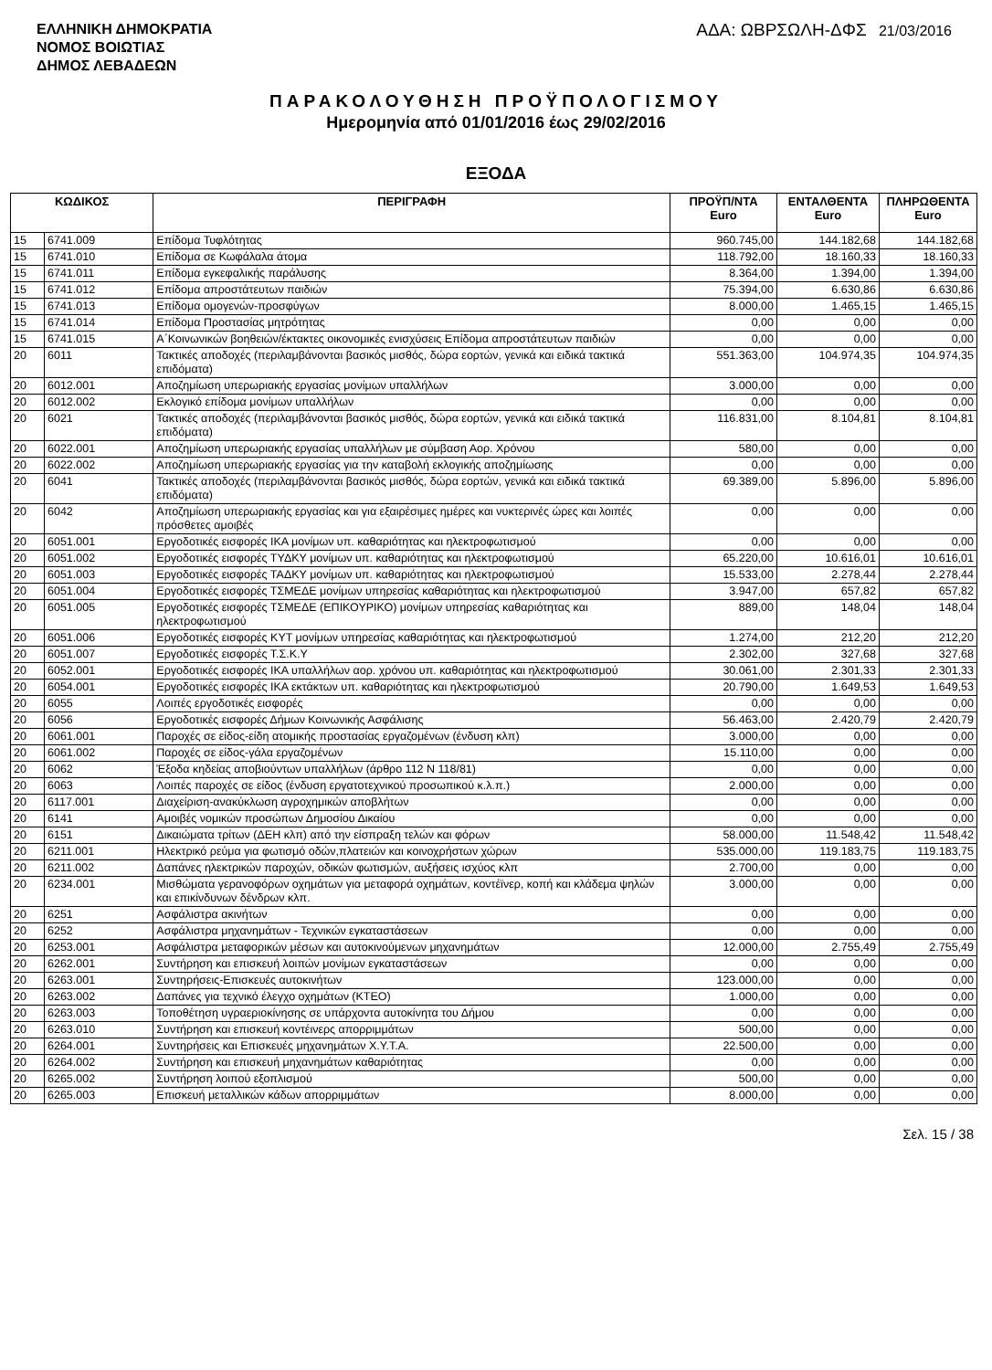ΕΛΛΗΝΙΚΗ ΔΗΜΟΚΡΑΤΙΑ
ΝΟΜΟΣ ΒΟΙΩΤΙΑΣ
ΔΗΜΟΣ ΛΕΒΑΔΕΩΝ
ΑΔΑ: ΩΒΡΣΩΛΗ-ΔΦΣ 21/03/2016
ΠΑΡΑΚΟΛΟΥΘΗΣΗ ΠΡΟΫΠΟΛΟΓΙΣΜΟΥ
Ημερομηνία από 01/01/2016 έως 29/02/2016
ΕΞΟΔΑ
| ΚΩΔΙΚΟΣ | | ΠΕΡΙΓΡΑΦΗ | ΠΡΟΫΠ/ΝΤΑ Euro | ΕΝΤΑΛΘΕΝΤΑ Euro | ΠΛΗΡΩΘΕΝΤΑ Euro |
| --- | --- | --- | --- | --- | --- |
| 15 | 6741.009 | Επίδομα Τυφλότητας | 960.745,00 | 144.182,68 | 144.182,68 |
| 15 | 6741.010 | Επίδομα σε Κωφάλαλα άτομα | 118.792,00 | 18.160,33 | 18.160,33 |
| 15 | 6741.011 | Επίδομα εγκεφαλικής παράλυσης | 8.364,00 | 1.394,00 | 1.394,00 |
| 15 | 6741.012 | Επίδομα απροστάτευτων παιδιών | 75.394,00 | 6.630,86 | 6.630,86 |
| 15 | 6741.013 | Επίδομα ομογενών-προσφύγων | 8.000,00 | 1.465,15 | 1.465,15 |
| 15 | 6741.014 | Επίδομα Προστασίας μητρότητας | 0,00 | 0,00 | 0,00 |
| 15 | 6741.015 | Α΄Κοινωνικών βοηθειών/έκτακτες οικονομικές ενισχύσεις Επίδομα απροστάτευτων παιδιών | 0,00 | 0,00 | 0,00 |
| 20 | 6011 | Τακτικές αποδοχές (περιλαμβάνονται βασικός μισθός, δώρα εορτών, γενικά και ειδικά τακτικά επιδόματα) | 551.363,00 | 104.974,35 | 104.974,35 |
| 20 | 6012.001 | Αποζημίωση υπερωριακής εργασίας μονίμων υπαλλήλων | 3.000,00 | 0,00 | 0,00 |
| 20 | 6012.002 | Εκλογικό επίδομα μονίμων υπαλλήλων | 0,00 | 0,00 | 0,00 |
| 20 | 6021 | Τακτικές αποδοχές (περιλαμβάνονται βασικός μισθός, δώρα εορτών, γενικά και ειδικά τακτικά επιδόματα) | 116.831,00 | 8.104,81 | 8.104,81 |
| 20 | 6022.001 | Αποζημίωση υπερωριακής εργασίας υπαλλήλων με σύμβαση Αορ. Χρόνου | 580,00 | 0,00 | 0,00 |
| 20 | 6022.002 | Αποζημίωση υπερωριακής εργασίας για την καταβολή εκλογικής αποζημίωσης | 0,00 | 0,00 | 0,00 |
| 20 | 6041 | Τακτικές αποδοχές (περιλαμβάνονται βασικός μισθός, δώρα εορτών, γενικά και ειδικά τακτικά επιδόματα) | 69.389,00 | 5.896,00 | 5.896,00 |
| 20 | 6042 | Αποζημίωση υπερωριακής εργασίας και για εξαιρέσιμες ημέρες και νυκτερινές ώρες και λοιπές πρόσθετες αμοιβές | 0,00 | 0,00 | 0,00 |
| 20 | 6051.001 | Εργοδοτικές εισφορές ΙΚΑ μονίμων υπ. καθαριότητας και ηλεκτροφωτισμού | 0,00 | 0,00 | 0,00 |
| 20 | 6051.002 | Εργοδοτικές εισφορές ΤΥΔΚΥ μονίμων υπ. καθαριότητας και ηλεκτροφωτισμού | 65.220,00 | 10.616,01 | 10.616,01 |
| 20 | 6051.003 | Εργοδοτικές εισφορές ΤΑΔΚΥ μονίμων υπ. καθαριότητας και ηλεκτροφωτισμού | 15.533,00 | 2.278,44 | 2.278,44 |
| 20 | 6051.004 | Εργοδοτικές εισφορές ΤΣΜΕΔΕ μονίμων υπηρεσίας καθαριότητας και ηλεκτροφωτισμού | 3.947,00 | 657,82 | 657,82 |
| 20 | 6051.005 | Εργοδοτικές εισφορές ΤΣΜΕΔΕ (ΕΠΙΚΟΥΡΙΚΟ) μονίμων υπηρεσίας καθαριότητας και ηλεκτροφωτισμού | 889,00 | 148,04 | 148,04 |
| 20 | 6051.006 | Εργοδοτικές εισφορές ΚΥΤ μονίμων υπηρεσίας καθαριότητας και ηλεκτροφωτισμού | 1.274,00 | 212,20 | 212,20 |
| 20 | 6051.007 | Εργοδοτικές εισφορές Τ.Σ.Κ.Υ | 2.302,00 | 327,68 | 327,68 |
| 20 | 6052.001 | Εργοδοτικές εισφορές ΙΚΑ υπαλλήλων αορ. χρόνου υπ. καθαριότητας και ηλεκτροφωτισμού | 30.061,00 | 2.301,33 | 2.301,33 |
| 20 | 6054.001 | Εργοδοτικές εισφορές ΙΚΑ εκτάκτων υπ. καθαριότητας και ηλεκτροφωτισμού | 20.790,00 | 1.649,53 | 1.649,53 |
| 20 | 6055 | Λοιπές εργοδοτικές εισφορές | 0,00 | 0,00 | 0,00 |
| 20 | 6056 | Εργοδοτικές εισφορές Δήμων Κοινωνικής Ασφάλισης | 56.463,00 | 2.420,79 | 2.420,79 |
| 20 | 6061.001 | Παροχές σε είδος-είδη ατομικής προστασίας εργαζομένων (ένδυση κλπ) | 3.000,00 | 0,00 | 0,00 |
| 20 | 6061.002 | Παροχές σε είδος-γάλα εργαζομένων | 15.110,00 | 0,00 | 0,00 |
| 20 | 6062 | Έξοδα κηδείας αποβιούντων υπαλλήλων (άρθρο 112 Ν 118/81) | 0,00 | 0,00 | 0,00 |
| 20 | 6063 | Λοιπές παροχές σε είδος (ένδυση εργατοτεχνικού προσωπικού κ.λ.π.) | 2.000,00 | 0,00 | 0,00 |
| 20 | 6117.001 | Διαχείριση-ανακύκλωση αγροχημικών αποβλήτων | 0,00 | 0,00 | 0,00 |
| 20 | 6141 | Αμοιβές νομικών προσώπων Δημοσίου Δικαίου | 0,00 | 0,00 | 0,00 |
| 20 | 6151 | Δικαιώματα τρίτων (ΔΕΗ κλπ) από την είσπραξη τελών και φόρων | 58.000,00 | 11.548,42 | 11.548,42 |
| 20 | 6211.001 | Ηλεκτρικό ρεύμα για φωτισμό οδών,πλατειών και κοινοχρήστων χώρων | 535.000,00 | 119.183,75 | 119.183,75 |
| 20 | 6211.002 | Δαπάνες ηλεκτρικών παροχών, οδικών φωτισμών, αυξήσεις ισχύος κλπ | 2.700,00 | 0,00 | 0,00 |
| 20 | 6234.001 | Μισθώματα γερανοφόρων οχημάτων για μεταφορά οχημάτων, κοντέϊνερ, κοπή και κλάδεμα ψηλών και επικίνδυνων δένδρων κλπ. | 3.000,00 | 0,00 | 0,00 |
| 20 | 6251 | Ασφάλιστρα ακινήτων | 0,00 | 0,00 | 0,00 |
| 20 | 6252 | Ασφάλιστρα μηχανημάτων - Τεχνικών εγκαταστάσεων | 0,00 | 0,00 | 0,00 |
| 20 | 6253.001 | Ασφάλιστρα μεταφορικών μέσων και αυτοκινούμενων μηχανημάτων | 12.000,00 | 2.755,49 | 2.755,49 |
| 20 | 6262.001 | Συντήρηση και επισκευή λοιπών μονίμων εγκαταστάσεων | 0,00 | 0,00 | 0,00 |
| 20 | 6263.001 | Συντηρήσεις-Επισκευές αυτοκινήτων | 123.000,00 | 0,00 | 0,00 |
| 20 | 6263.002 | Δαπάνες για τεχνικό έλεγχο οχημάτων (ΚΤΕΟ) | 1.000,00 | 0,00 | 0,00 |
| 20 | 6263.003 | Τοποθέτηση υγραεριοκίνησης σε υπάρχοντα αυτοκίνητα του Δήμου | 0,00 | 0,00 | 0,00 |
| 20 | 6263.010 | Συντήρηση και επισκευή κοντέινερς απορριμμάτων | 500,00 | 0,00 | 0,00 |
| 20 | 6264.001 | Συντηρήσεις και Επισκευές μηχανημάτων Χ.Υ.Τ.Α. | 22.500,00 | 0,00 | 0,00 |
| 20 | 6264.002 | Συντήρηση και επισκευή μηχανημάτων καθαριότητας | 0,00 | 0,00 | 0,00 |
| 20 | 6265.002 | Συντήρηση λοιπού εξοπλισμού | 500,00 | 0,00 | 0,00 |
| 20 | 6265.003 | Επισκευή μεταλλικών κάδων απορριμμάτων | 8.000,00 | 0,00 | 0,00 |
Σελ. 15 / 38